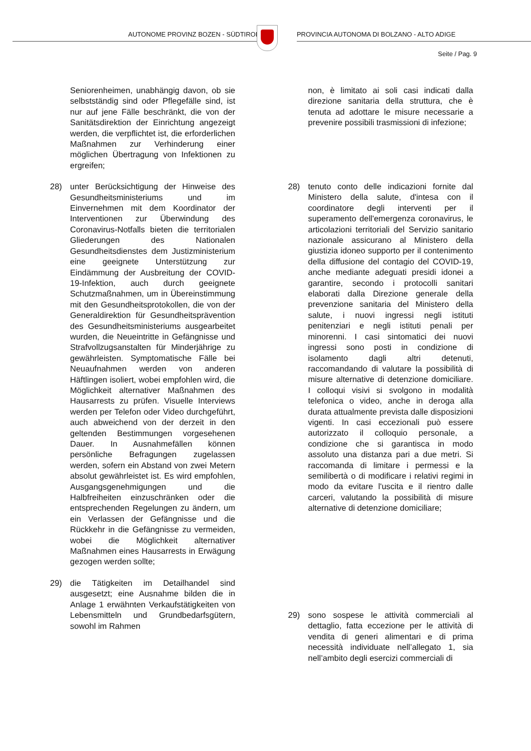AUTONOME PROVINZ BOZEN - SÜDTIROL
PROVINCIA AUTONOMA DI BOLZANO - ALTO ADIGE
Seite / Pag. 9
Seniorenheimen, unabhängig davon, ob sie selbstständig sind oder Pflegefälle sind, ist nur auf jene Fälle beschränkt, die von der Sanitätsdirektion der Einrichtung angezeigt werden, die verpflichtet ist, die erforderlichen Maßnahmen zur Verhinderung einer möglichen Übertragung von Infektionen zu ergreifen;
28) unter Berücksichtigung der Hinweise des Gesundheitsministeriums und im Einvernehmen mit dem Koordinator der Interventionen zur Überwindung des Coronavirus-Notfalls bieten die territorialen Gliederungen des Nationalen Gesundheitsdienstes dem Justizministerium eine geeignete Unterstützung zur Eindämmung der Ausbreitung der COVID-19-Infektion, auch durch geeignete Schutzmaßnahmen, um in Übereinstimmung mit den Gesundheitsprotokollen, die von der Generaldirektion für Gesundheitsprävention des Gesundheitsministeriums ausgearbeitet wurden, die Neueintritte in Gefängnisse und Strafvollzugsanstalten für Minderjährige zu gewährleisten. Symptomatische Fälle bei Neuaufnahmen werden von anderen Häftlingen isoliert, wobei empfohlen wird, die Möglichkeit alternativer Maßnahmen des Hausarrests zu prüfen. Visuelle Interviews werden per Telefon oder Video durchgeführt, auch abweichend von der derzeit in den geltenden Bestimmungen vorgesehenen Dauer. In Ausnahmefällen können persönliche Befragungen zugelassen werden, sofern ein Abstand von zwei Metern absolut gewährleistet ist. Es wird empfohlen, Ausgangsgenehmigungen und die Halbfreiheiten einzuschränken oder die entsprechenden Regelungen zu ändern, um ein Verlassen der Gefängnisse und die Rückkehr in die Gefängnisse zu vermeiden, wobei die Möglichkeit alternativer Maßnahmen eines Hausarrests in Erwägung gezogen werden sollte;
29) die Tätigkeiten im Detailhandel sind ausgesetzt; eine Ausnahme bilden die in Anlage 1 erwähnten Verkaufstätigkeiten von Lebensmitteln und Grundbedarfsgütern, sowohl im Rahmen
non, è limitato ai soli casi indicati dalla direzione sanitaria della struttura, che è tenuta ad adottare le misure necessarie a prevenire possibili trasmissioni di infezione;
28) tenuto conto delle indicazioni fornite dal Ministero della salute, d'intesa con il coordinatore degli interventi per il superamento dell'emergenza coronavirus, le articolazioni territoriali del Servizio sanitario nazionale assicurano al Ministero della giustizia idoneo supporto per il contenimento della diffusione del contagio del COVID-19, anche mediante adeguati presidi idonei a garantire, secondo i protocolli sanitari elaborati dalla Direzione generale della prevenzione sanitaria del Ministero della salute, i nuovi ingressi negli istituti penitenziari e negli istituti penali per minorenni. I casi sintomatici dei nuovi ingressi sono posti in condizione di isolamento dagli altri detenuti, raccomandando di valutare la possibilità di misure alternative di detenzione domiciliare. I colloqui visivi si svolgono in modalità telefonica o video, anche in deroga alla durata attualmente prevista dalle disposizioni vigenti. In casi eccezionali può essere autorizzato il colloquio personale, a condizione che si garantisca in modo assoluto una distanza pari a due metri. Si raccomanda di limitare i permessi e la semilibertà o di modificare i relativi regimi in modo da evitare l'uscita e il rientro dalle carceri, valutando la possibilità di misure alternative di detenzione domiciliare;
29) sono sospese le attività commerciali al dettaglio, fatta eccezione per le attività di vendita di generi alimentari e di prima necessità individuate nell’allegato 1, sia nell’ambito degli esercizi commerciali di